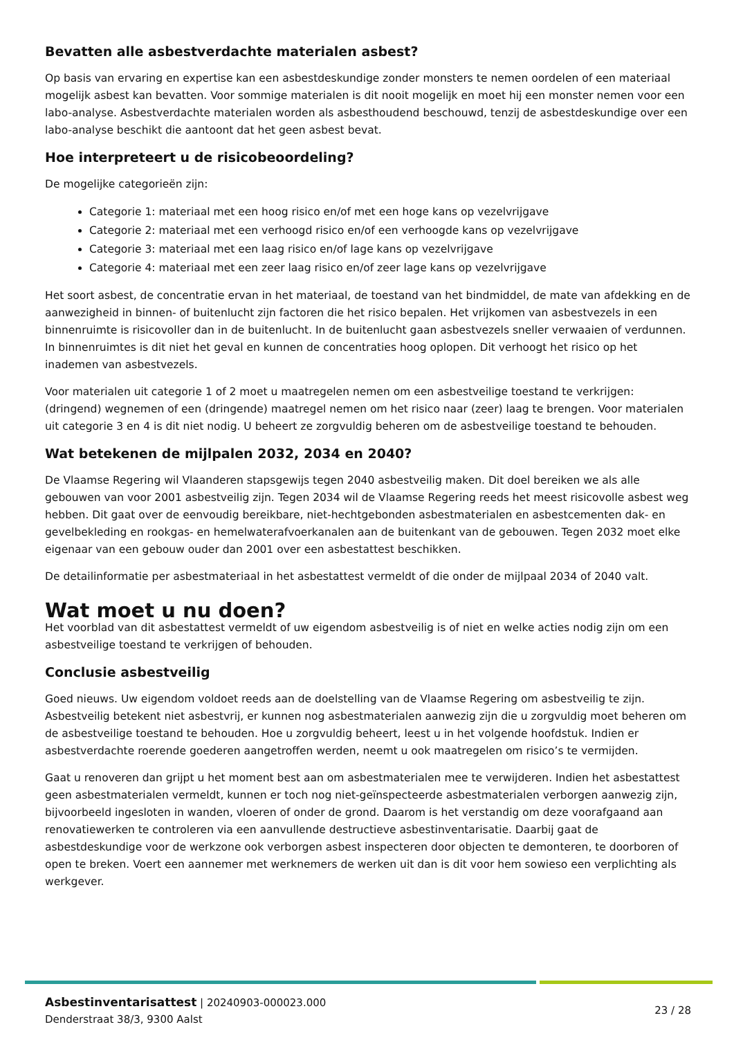Bevatten alle asbestverdachte materialen asbest?
Op basis van ervaring en expertise kan een asbestdeskundige zonder monsters te nemen oordelen of een materiaal mogelijk asbest kan bevatten. Voor sommige materialen is dit nooit mogelijk en moet hij een monster nemen voor een labo-analyse. Asbestverdachte materialen worden als asbesthoudend beschouwd, tenzij de asbestdeskundige over een labo-analyse beschikt die aantoont dat het geen asbest bevat.
Hoe interpreteert u de risicobeoordeling?
De mogelijke categorieën zijn:
Categorie 1: materiaal met een hoog risico en/of met een hoge kans op vezelvrijgave
Categorie 2: materiaal met een verhoogd risico en/of een verhoogde kans op vezelvrijgave
Categorie 3: materiaal met een laag risico en/of lage kans op vezelvrijgave
Categorie 4: materiaal met een zeer laag risico en/of zeer lage kans op vezelvrijgave
Het soort asbest, de concentratie ervan in het materiaal, de toestand van het bindmiddel, de mate van afdekking en de aanwezigheid in binnen- of buitenlucht zijn factoren die het risico bepalen. Het vrijkomen van asbestvezels in een binnenruimte is risicovoller dan in de buitenlucht. In de buitenlucht gaan asbestvezels sneller verwaaien of verdunnen. In binnenruimtes is dit niet het geval en kunnen de concentraties hoog oplopen. Dit verhoogt het risico op het inademen van asbestvezels.
Voor materialen uit categorie 1 of 2 moet u maatregelen nemen om een asbestveilige toestand te verkrijgen: (dringend) wegnemen of een (dringende) maatregel nemen om het risico naar (zeer) laag te brengen. Voor materialen uit categorie 3 en 4 is dit niet nodig. U beheert ze zorgvuldig beheren om de asbestveilige toestand te behouden.
Wat betekenen de mijlpalen 2032, 2034 en 2040?
De Vlaamse Regering wil Vlaanderen stapsgewijs tegen 2040 asbestveilig maken. Dit doel bereiken we als alle gebouwen van voor 2001 asbestveilig zijn. Tegen 2034 wil de Vlaamse Regering reeds het meest risicovolle asbest weg hebben. Dit gaat over de eenvoudig bereikbare, niet-hechtgebonden asbestmaterialen en asbestcementen dak- en gevelbekleding en rookgas- en hemelwaterafvoerkanalen aan de buitenkant van de gebouwen. Tegen 2032 moet elke eigenaar van een gebouw ouder dan 2001 over een asbestattest beschikken.
De detailinformatie per asbestmateriaal in het asbestattest vermeldt of die onder de mijlpaal 2034 of 2040 valt.
Wat moet u nu doen?
Het voorblad van dit asbestattest vermeldt of uw eigendom asbestveilig is of niet en welke acties nodig zijn om een asbestveilige toestand te verkrijgen of behouden.
Conclusie asbestveilig
Goed nieuws. Uw eigendom voldoet reeds aan de doelstelling van de Vlaamse Regering om asbestveilig te zijn. Asbestveilig betekent niet asbestvrij, er kunnen nog asbestmaterialen aanwezig zijn die u zorgvuldig moet beheren om de asbestveilige toestand te behouden. Hoe u zorgvuldig beheert, leest u in het volgende hoofdstuk. Indien er asbestverdachte roerende goederen aangetroffen werden, neemt u ook maatregelen om risico’s te vermijden.
Gaat u renoveren dan grijpt u het moment best aan om asbestmaterialen mee te verwijderen. Indien het asbestattest geen asbestmaterialen vermeldt, kunnen er toch nog niet-geïnspecteerde asbestmaterialen verborgen aanwezig zijn, bijvoorbeeld ingesloten in wanden, vloeren of onder de grond. Daarom is het verstandig om deze voorafgaand aan renovatiewerken te controleren via een aanvullende destructieve asbestinventarisatie. Daarbij gaat de asbestdeskundige voor de werkzone ook verborgen asbest inspecteren door objecten te demonteren, te doorboren of open te breken. Voert een aannemer met werknemers de werken uit dan is dit voor hem sowieso een verplichting als werkgever.
Asbestinventarisattest | 20240903-000023.000
Denderstraat 38/3, 9300 Aalst
23 / 28